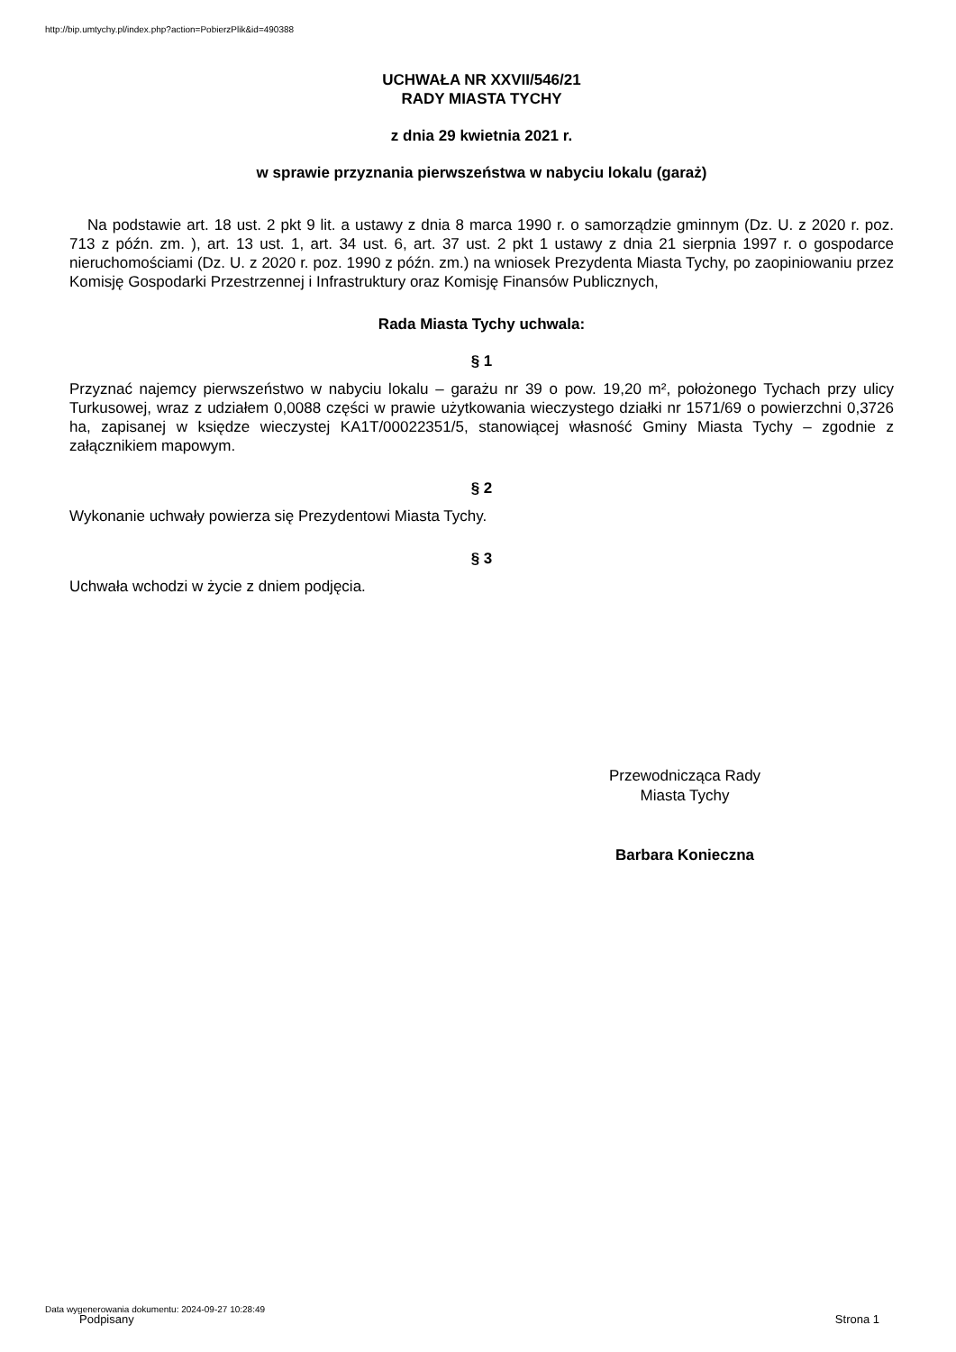http://bip.umtychy.pl/index.php?action=PobierzPlik&id=490388
UCHWAŁA NR XXVII/546/21
RADY MIASTA TYCHY
z dnia 29 kwietnia 2021 r.
w sprawie przyznania pierwszeństwa w nabyciu lokalu (garaż)
Na podstawie art. 18 ust. 2 pkt 9 lit. a ustawy z dnia 8 marca 1990 r. o samorządzie gminnym (Dz. U. z 2020 r. poz. 713 z późn. zm. ), art. 13 ust. 1, art. 34 ust. 6, art. 37 ust. 2 pkt 1 ustawy z dnia 21 sierpnia 1997 r. o gospodarce nieruchomościami (Dz. U. z 2020 r. poz. 1990 z późn. zm.) na wniosek Prezydenta Miasta Tychy, po zaopiniowaniu przez Komisję Gospodarki Przestrzennej i Infrastruktury oraz Komisję Finansów Publicznych,
Rada Miasta Tychy uchwala:
§ 1
Przyznać najemcy pierwszeństwo w nabyciu lokalu – garażu nr 39 o pow. 19,20 m², położonego Tychach przy ulicy Turkusowej, wraz z udziałem 0,0088 części w prawie użytkowania wieczystego działki nr 1571/69 o powierzchni 0,3726 ha, zapisanej w księdze wieczystej KA1T/00022351/5, stanowiącej własność Gminy Miasta Tychy – zgodnie z załącznikiem mapowym.
§ 2
Wykonanie uchwały powierza się Prezydentowi Miasta Tychy.
§ 3
Uchwała wchodzi w życie z dniem podjęcia.
Przewodnicząca Rady
Miasta Tychy
Barbara Konieczna
Data wygenerowania dokumentu: 2024-09-27 10:28:49
Podpisany Strona 1